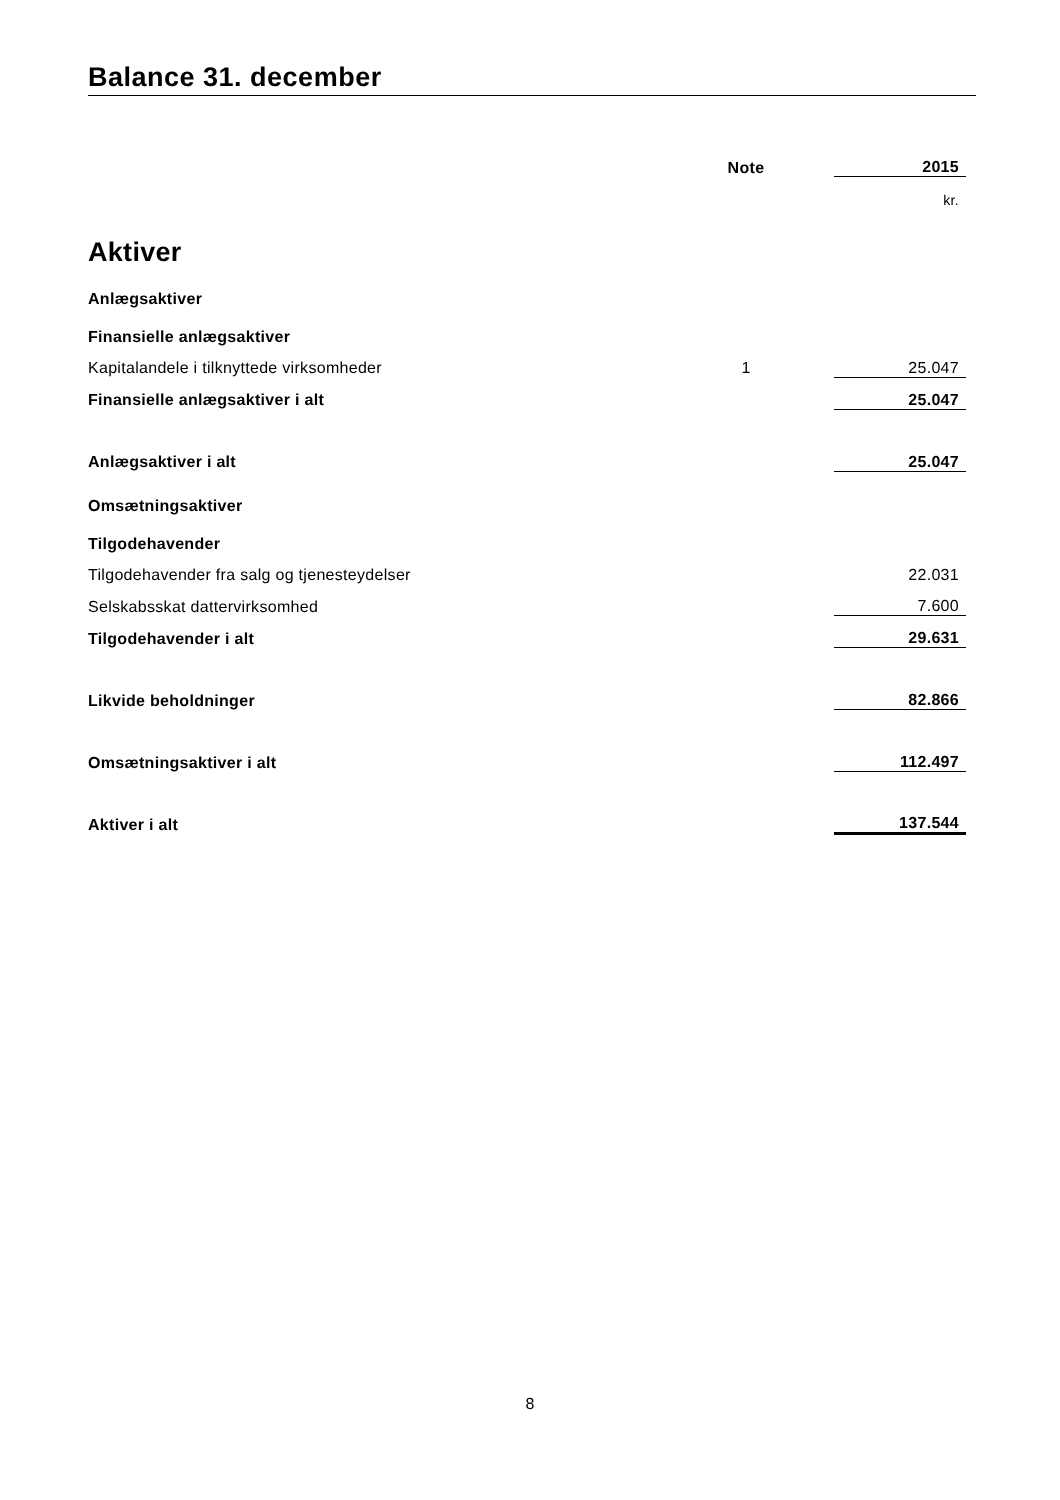Balance 31. december
| | Note | | 2015 |
| --- | --- | --- | --- |
| | | | kr. |
| Aktiver | | | |
| Anlægsaktiver | | | |
| Finansielle anlægsaktiver | | | |
| Kapitalandele i tilknyttede virksomheder | 1 | | 25.047 |
| Finansielle anlægsaktiver i alt | | | 25.047 |
| Anlægsaktiver i alt | | | 25.047 |
| Omsætningsaktiver | | | |
| Tilgodehavender | | | |
| Tilgodehavender fra salg og tjenesteydelser | | | 22.031 |
| Selskabsskat dattervirksomhed | | | 7.600 |
| Tilgodehavender i alt | | | 29.631 |
| Likvide beholdninger | | | 82.866 |
| Omsætningsaktiver i alt | | | 112.497 |
| Aktiver i alt | | | 137.544 |
8